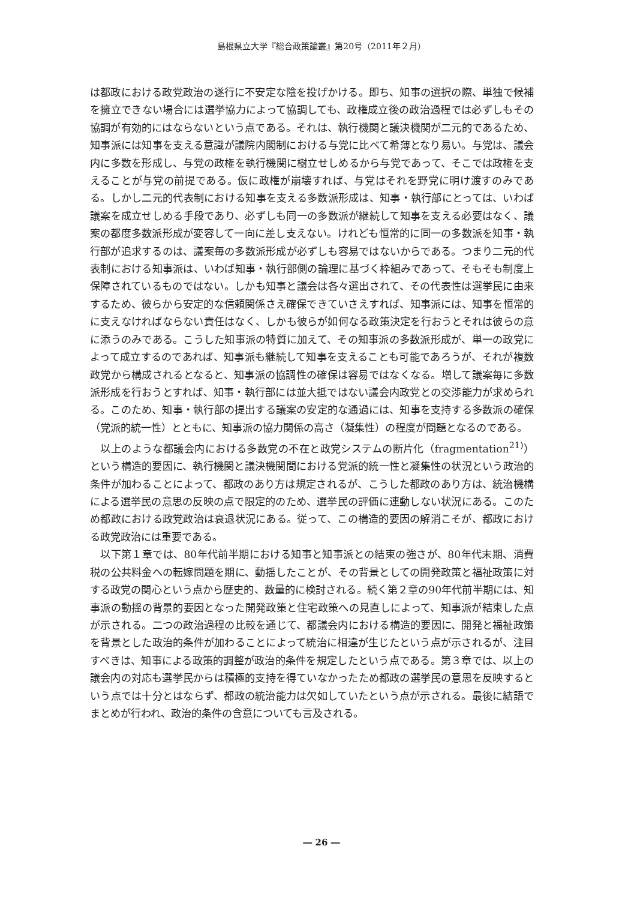島根県立大学『総合政策論叢』第20号（2011年２月）
は都政における政党政治の遂行に不安定な陰を投げかける。即ち、知事の選択の際、単独で候補を擁立できない場合には選挙協力によって協調しても、政権成立後の政治過程では必ずしもその協調が有効的にはならないという点である。それは、執行機関と議決機関が二元的であるため、知事派には知事を支える意識が議院内閣制における与党に比べて希薄となり易い。与党は、議会内に多数を形成し、与党の政権を執行機関に樹立せしめるから与党であって、そこでは政権を支えることが与党の前提である。仮に政権が崩壊すれば、与党はそれを野党に明け渡すのみである。しかし二元的代表制における知事を支える多数派形成は、知事・執行部にとっては、いわば議案を成立せしめる手段であり、必ずしも同一の多数派が継続して知事を支える必要はなく、議案の都度多数派形成が変容して一向に差し支えない。けれども恒常的に同一の多数派を知事・執行部が追求するのは、議案毎の多数派形成が必ずしも容易ではないからである。つまり二元的代表制における知事派は、いわば知事・執行部側の論理に基づく枠組みであって、そもそも制度上保障されているものではない。しかも知事と議会は各々選出されて、その代表性は選挙民に由来するため、彼らから安定的な信頼関係さえ確保できていさえすれば、知事派には、知事を恒常的に支えなければならない責任はなく、しかも彼らが如何なる政策決定を行おうとそれは彼らの意に添うのみである。こうした知事派の特質に加えて、その知事派の多数派形成が、単一の政党によって成立するのであれば、知事派も継続して知事を支えることも可能であろうが、それが複数政党から構成されるとなると、知事派の協調性の確保は容易ではなくなる。増して議案毎に多数派形成を行おうとすれば、知事・執行部には並大抵ではない議会内政党との交渉能力が求められる。このため、知事・執行部の提出する議案の安定的な通過には、知事を支持する多数派の確保（党派的統一性）とともに、知事派の協力関係の高さ（凝集性）の程度が問題となるのである。
以上のような都議会内における多数党の不在と政党システムの断片化（fragmentation<sup>21)</sup>）という構造的要因に、執行機関と議決機関間における党派的統一性と凝集性の状況という政治的条件が加わることによって、都政のあり方は規定されるが、こうした都政のあり方は、統治機構による選挙民の意思の反映の点で限定的のため、選挙民の評価に連動しない状況にある。このため都政における政党政治は衰退状況にある。従って、この構造的要因の解消こそが、都政における政党政治には重要である。
以下第１章では、80年代前半期における知事と知事派との結束の強さが、80年代末期、消費税の公共料金への転嫁問題を期に、動揺したことが、その背景としての開発政策と福祉政策に対する政党の関心という点から歴史的、数量的に検討される。続く第２章の90年代前半期には、知事派の動揺の背景的要因となった開発政策と住宅政策への見直しによって、知事派が結束した点が示される。二つの政治過程の比較を通じて、都議会内における構造的要因に、開発と福祉政策を背景とした政治的条件が加わることによって統治に相違が生じたという点が示されるが、注目すべきは、知事による政策的調整が政治的条件を規定したという点である。第３章では、以上の議会内の対応も選挙民からは積極的支持を得ていなかったため都政の選挙民の意思を反映するという点では十分とはならず、都政の統治能力は欠如していたという点が示される。最後に結語でまとめが行われ、政治的条件の含意についても言及される。
― 26 ―